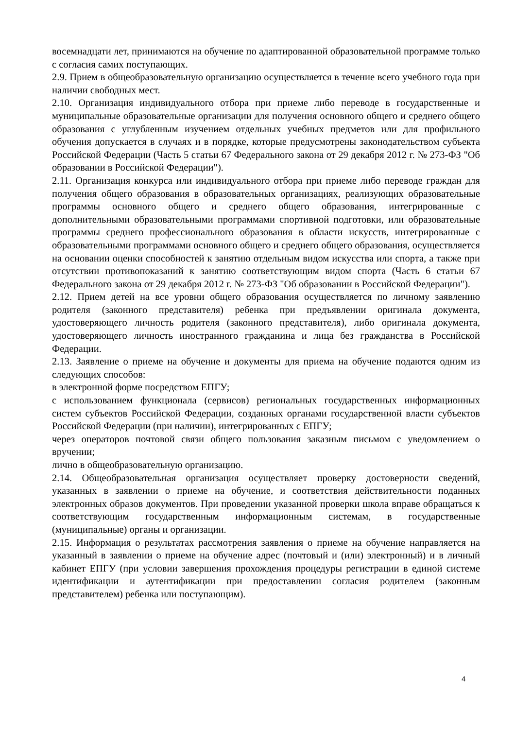восемнадцати лет, принимаются на обучение по адаптированной образовательной программе только с согласия самих поступающих.
2.9. Прием в общеобразовательную организацию осуществляется в течение всего учебного года при наличии свободных мест.
2.10. Организация индивидуального отбора при приеме либо переводе в государственные и муниципальные образовательные организации для получения основного общего и среднего общего образования с углубленным изучением отдельных учебных предметов или для профильного обучения допускается в случаях и в порядке, которые предусмотрены законодательством субъекта Российской Федерации (Часть 5 статьи 67 Федерального закона от 29 декабря 2012 г. № 273-ФЗ "Об образовании в Российской Федерации").
2.11. Организация конкурса или индивидуального отбора при приеме либо переводе граждан для получения общего образования в образовательных организациях, реализующих образовательные программы основного общего и среднего общего образования, интегрированные с дополнительными образовательными программами спортивной подготовки, или образовательные программы среднего профессионального образования в области искусств, интегрированные с образовательными программами основного общего и среднего общего образования, осуществляется на основании оценки способностей к занятию отдельным видом искусства или спорта, а также при отсутствии противопоказаний к занятию соответствующим видом спорта (Часть 6 статьи 67 Федерального закона от 29 декабря 2012 г. № 273-ФЗ "Об образовании в Российской Федерации").
2.12. Прием детей на все уровни общего образования осуществляется по личному заявлению родителя (законного представителя) ребенка при предъявлении оригинала документа, удостоверяющего личность родителя (законного представителя), либо оригинала документа, удостоверяющего личность иностранного гражданина и лица без гражданства в Российской Федерации.
2.13. Заявление о приеме на обучение и документы для приема на обучение подаются одним из следующих способов:
в электронной форме посредством ЕПГУ;
с использованием функционала (сервисов) региональных государственных информационных систем субъектов Российской Федерации, созданных органами государственной власти субъектов Российской Федерации (при наличии), интегрированных с ЕПГУ;
через операторов почтовой связи общего пользования заказным письмом с уведомлением о вручении;
лично в общеобразовательную организацию.
2.14. Общеобразовательная организация осуществляет проверку достоверности сведений, указанных в заявлении о приеме на обучение, и соответствия действительности поданных электронных образов документов. При проведении указанной проверки школа вправе обращаться к соответствующим государственным информационным системам, в государственные (муниципальные) органы и организации.
2.15. Информация о результатах рассмотрения заявления о приеме на обучение направляется на указанный в заявлении о приеме на обучение адрес (почтовый и (или) электронный) и в личный кабинет ЕПГУ (при условии завершения прохождения процедуры регистрации в единой системе идентификации и аутентификации при предоставлении согласия родителем (законным представителем) ребенка или поступающим).
4